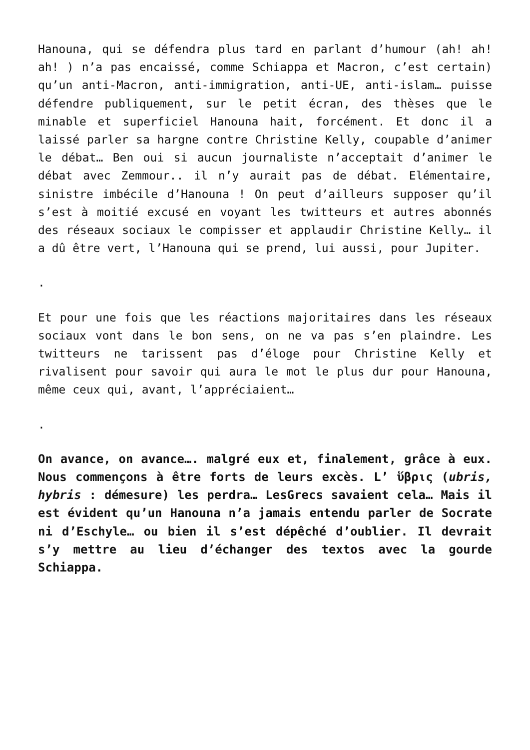Hanouna, qui se défendra plus tard en parlant d’humour (ah! ah! ah! ) n’a pas encaissé, comme Schiappa et Macron, c’est certain) qu’un anti-Macron, anti-immigration, anti-UE, anti-islam… puisse défendre publiquement, sur le petit écran, des thèses que le minable et superficiel Hanouna hait, forcément. Et donc il a laissé parler sa hargne contre Christine Kelly, coupable d’animer le débat… Ben oui si aucun journaliste n’acceptait d’animer le débat avec Zemmour.. il n’y aurait pas de débat. Elémentaire, sinistre imbécile d’Hanouna ! On peut d’ailleurs supposer qu’il s’est à moitié excusé en voyant les twitteurs et autres abonnés des réseaux sociaux le compisser et applaudir Christine Kelly… il a dû être vert, l’Hanouna qui se prend, lui aussi, pour Jupiter.
.
Et pour une fois que les réactions majoritaires dans les réseaux sociaux vont dans le bon sens, on ne va pas s’en plaindre. Les twitteurs ne tarissent pas d’éloge pour Christine Kelly et rivalisent pour savoir qui aura le mot le plus dur pour Hanouna, même ceux qui, avant, l’appréciaient…
.
On avance, on avance…. malgré eux et, finalement, grâce à eux. Nous commençons à être forts de leurs excès. L’ ὕβρις (ubris, hybris : démesure) les perdra… LesGrecs savaient cela… Mais il est évident qu’un Hanouna n’a jamais entendu parler de Socrate ni d’Eschyle… ou bien il s’est dépêché d’oublier. Il devrait s’y mettre au lieu d’échanger des textos avec la gourde Schiappa.